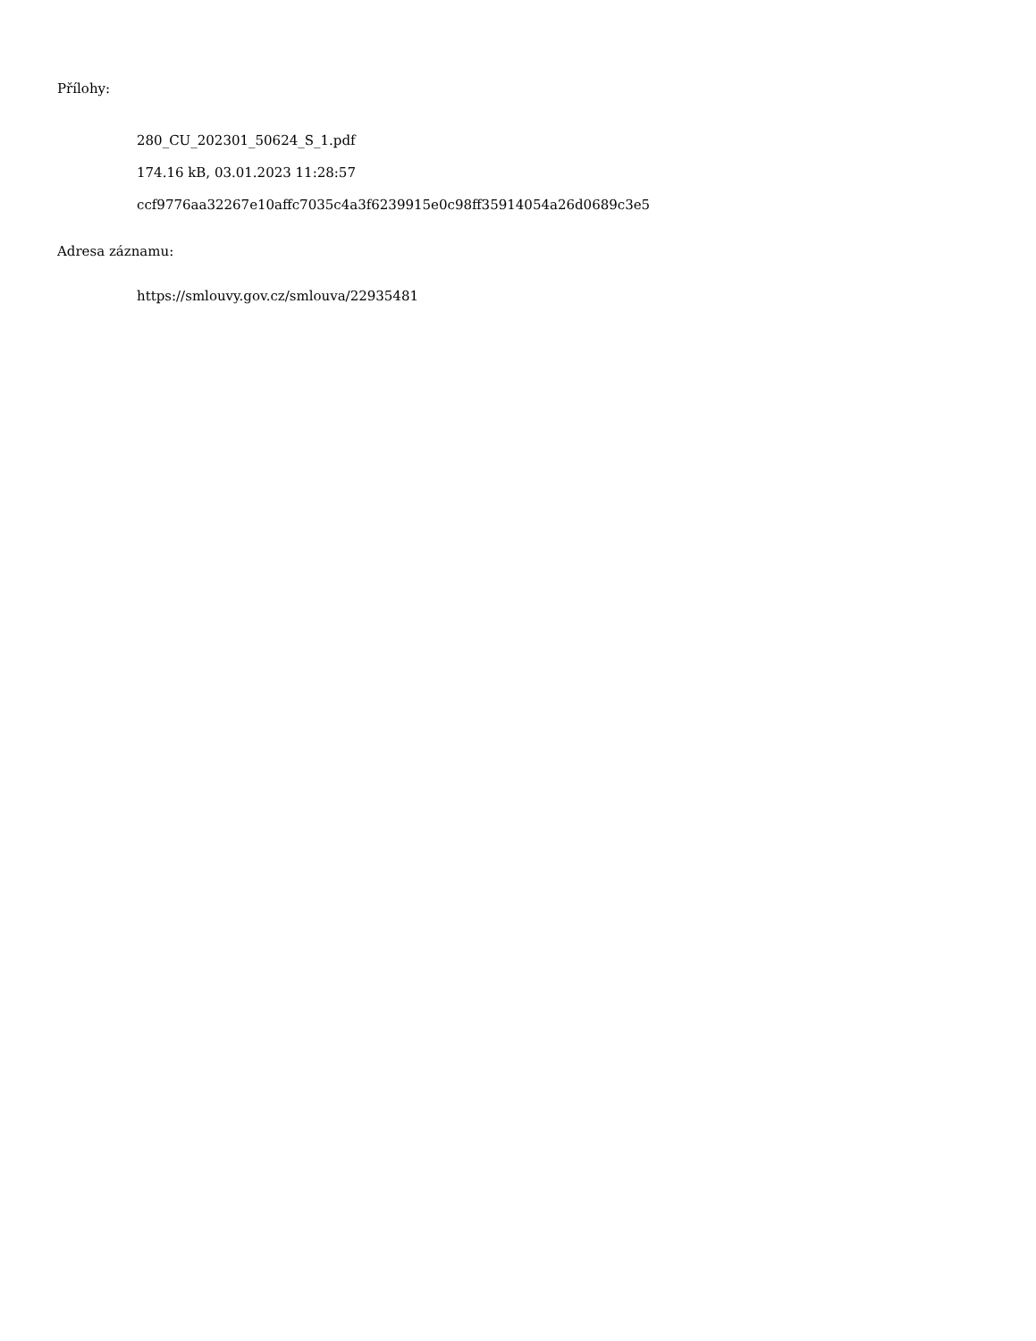Přílohy:
280_CU_202301_50624_S_1.pdf
174.16 kB, 03.01.2023 11:28:57
ccf9776aa32267e10affc7035c4a3f6239915e0c98ff35914054a26d0689c3e5
Adresa záznamu:
https://smlouvy.gov.cz/smlouva/22935481